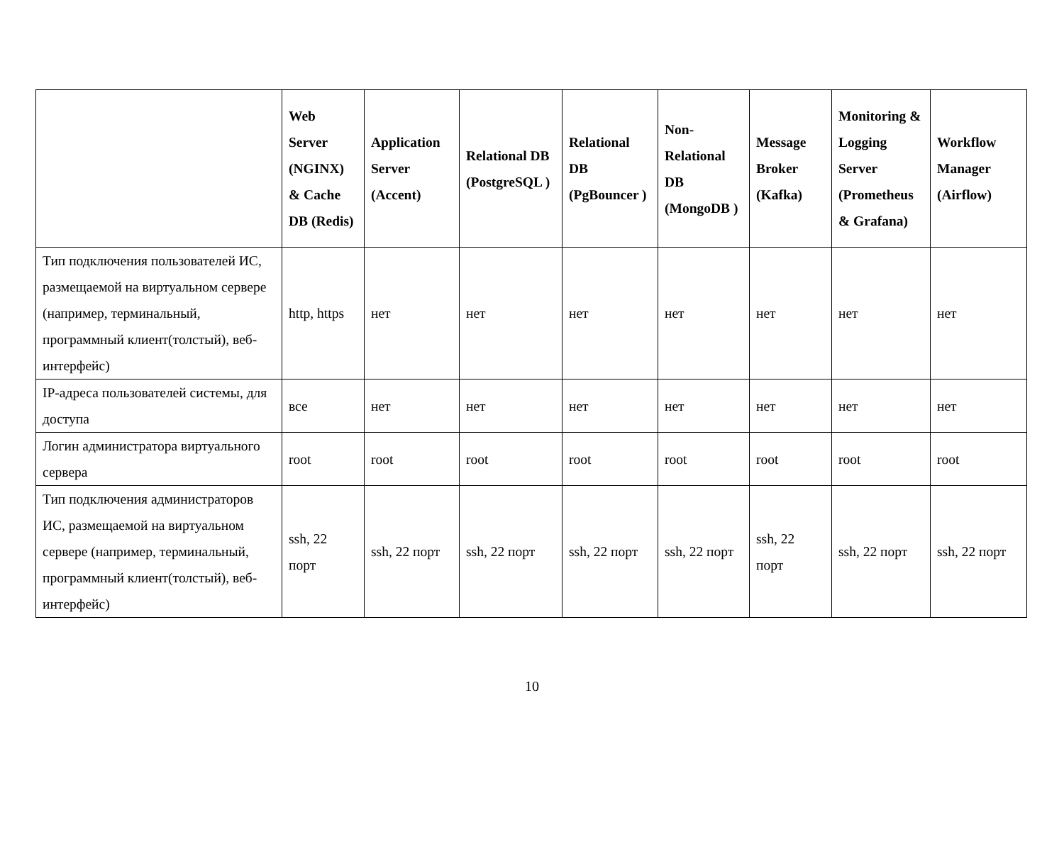| | Web Server (NGINX) & Cache DB (Redis) | Application Server (Accent) | Relational DB (PostgreSQL ) | Relational DB (PgBouncer ) | Non-Relational DB (MongoDB ) | Message Broker (Kafka) | Monitoring & Logging Server (Prometheus & Grafana) | Workflow Manager (Airflow) |
| --- | --- | --- | --- | --- | --- | --- | --- | --- |
| Тип подключения пользователей ИС, размещаемой на виртуальном сервере (например, терминальный, программный клиент(толстый), веб-интерфейс) | http, https | нет | нет | нет | нет | нет | нет | нет |
| IP-адреса пользователей системы, для доступа | все | нет | нет | нет | нет | нет | нет | нет |
| Логин администратора виртуального сервера | root | root | root | root | root | root | root | root |
| Тип подключения администраторов ИС, размещаемой на виртуальном сервере (например, терминальный, программный клиент(толстый), веб-интерфейс) | ssh, 22 порт | ssh, 22 порт | ssh, 22 порт | ssh, 22 порт | ssh, 22 порт | ssh, 22 порт | ssh, 22 порт | ssh, 22 порт |
10